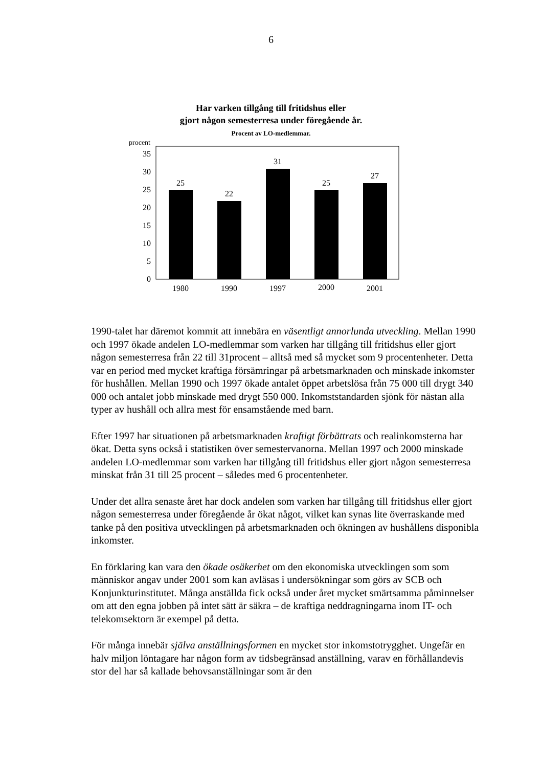6
Har varken tillgång till fritidshus eller
gjort någon semesterresa under föregående år.
Procent av LO-medlemmar.
procent
35
30
25
20
15
10
5
0
25
22
31
25
27
1980
1990
1997
2000
2001
1990-talet har däremot kommit att innebära en väsentligt annorlunda utveckling. Mellan 1990 och 1997 ökade andelen LO-medlemmar som varken har tillgång till fritidshus eller gjort någon semesterresa från 22 till 31procent – alltså med så mycket som 9 procentenheter. Detta var en period med mycket kraftiga försämringar på arbetsmarknaden och minskade inkomster för hushållen. Mellan 1990 och 1997 ökade antalet öppet arbetslösa från 75 000 till drygt 340 000 och antalet jobb minskade med drygt 550 000. Inkomststandarden sjönk för nästan alla typer av hushåll och allra mest för ensamstående med barn.
Efter 1997 har situationen på arbetsmarknaden kraftigt förbättrats och realinkomsterna har ökat. Detta syns också i statistiken över semestervanorna. Mellan 1997 och 2000 minskade andelen LO-medlemmar som varken har tillgång till fritidshus eller gjort någon semesterresa minskat från 31 till 25 procent – således med 6 procentenheter.
Under det allra senaste året har dock andelen som varken har tillgång till fritidshus eller gjort någon semesterresa under föregående år ökat något, vilket kan synas lite överraskande med tanke på den positiva utvecklingen på arbetsmarknaden och ökningen av hushållens disponibla inkomster.
En förklaring kan vara den ökade osäkerhet om den ekonomiska utvecklingen som som människor angav under 2001 som kan avläsas i undersökningar som görs av SCB och Konjunkturinstitutet. Många anställda fick också under året mycket smärtsamma påminnelser om att den egna jobben på intet sätt är säkra – de kraftiga neddragningarna inom IT- och telekomsektorn är exempel på detta.
För många innebär själva anställningsformen en mycket stor inkomstotrygghet. Ungefär en halv miljon löntagare har någon form av tidsbegränsad anställning, varav en förhållandevis stor del har så kallade behovsanställningar som är den